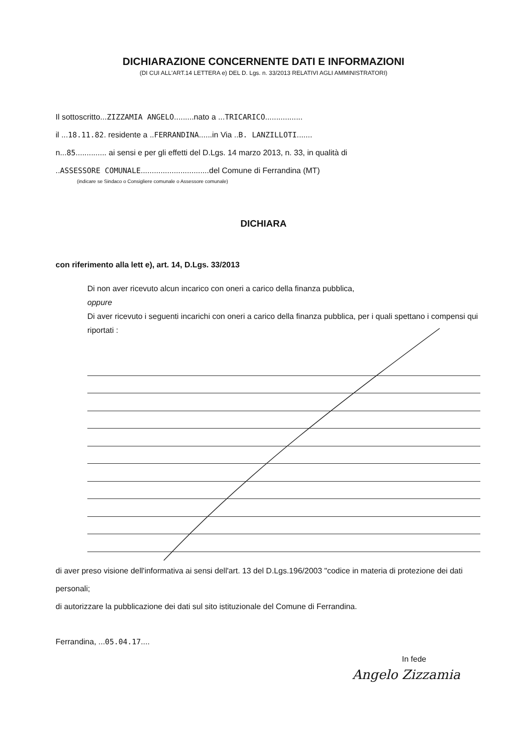DICHIARAZIONE CONCERNENTE DATI E INFORMAZIONI
(DI CUI ALL'ART.14 LETTERA e) DEL D. Lgs. n. 33/2013 RELATIVI AGLI AMMINISTRATORI)
Il sottoscritto...ZIZZAMIA ANGELO.........nato a ...TRICARICO.................
il ...18.11.82. residente a ..FERRANDINA......in Via ..B. LANZILLOTI.......
n...85.............. ai sensi e per gli effetti del D.Lgs. 14 marzo 2013, n. 33, in qualità di
..ASSESSORE COMUNALE...............................del Comune di Ferrandina (MT)
(indicare se Sindaco o Consigliere comunale o Assessore comunale)
DICHIARA
con riferimento alla lett e), art. 14, D.Lgs. 33/2013
Di non aver ricevuto alcun incarico con oneri a carico della finanza pubblica,
oppure
Di aver ricevuto i seguenti incarichi con oneri a carico della finanza pubblica, per i quali spettano i compensi qui riportati :
di aver preso visione dell'informativa ai sensi dell'art. 13 del D.Lgs.196/2003 "codice in materia di protezione dei dati personali;
di autorizzare la pubblicazione dei dati sul sito istituzionale del Comune di Ferrandina.
Ferrandina, ...05.04.17....
In fede
Angelo Zizzamia